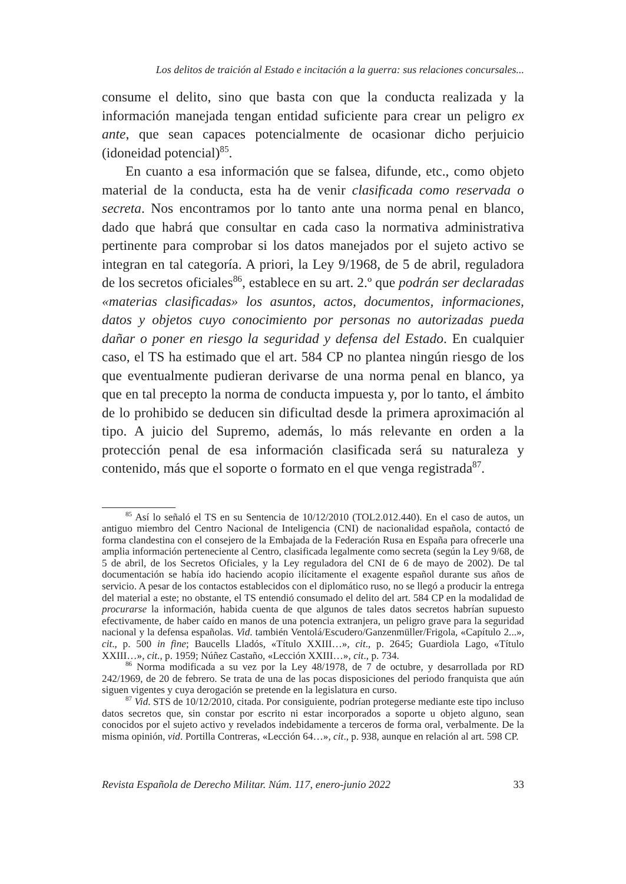Los delitos de traición al Estado e incitación a la guerra: sus relaciones concursales...
consume el delito, sino que basta con que la conducta realizada y la información manejada tengan entidad suficiente para crear un peligro ex ante, que sean capaces potencialmente de ocasionar dicho perjuicio (idoneidad potencial)<sup>85</sup>.
En cuanto a esa información que se falsea, difunde, etc., como objeto material de la conducta, esta ha de venir clasificada como reservada o secreta. Nos encontramos por lo tanto ante una norma penal en blanco, dado que habrá que consultar en cada caso la normativa administrativa pertinente para comprobar si los datos manejados por el sujeto activo se integran en tal categoría. A priori, la Ley 9/1968, de 5 de abril, reguladora de los secretos oficiales<sup>86</sup>, establece en su art. 2.º que podrán ser declaradas «materias clasificadas» los asuntos, actos, documentos, informaciones, datos y objetos cuyo conocimiento por personas no autorizadas pueda dañar o poner en riesgo la seguridad y defensa del Estado. En cualquier caso, el TS ha estimado que el art. 584 CP no plantea ningún riesgo de los que eventualmente pudieran derivarse de una norma penal en blanco, ya que en tal precepto la norma de conducta impuesta y, por lo tanto, el ámbito de lo prohibido se deducen sin dificultad desde la primera aproximación al tipo. A juicio del Supremo, además, lo más relevante en orden a la protección penal de esa información clasificada será su naturaleza y contenido, más que el soporte o formato en el que venga registrada<sup>87</sup>.
<sup>85</sup> Así lo señaló el TS en su Sentencia de 10/12/2010 (TOL2.012.440). En el caso de autos, un antiguo miembro del Centro Nacional de Inteligencia (CNI) de nacionalidad española, contactó de forma clandestina con el consejero de la Embajada de la Federación Rusa en España para ofrecerle una amplia información perteneciente al Centro, clasificada legalmente como secreta (según la Ley 9/68, de 5 de abril, de los Secretos Oficiales, y la Ley reguladora del CNI de 6 de mayo de 2002). De tal documentación se había ido haciendo acopio ilícitamente el exagente español durante sus años de servicio. A pesar de los contactos establecidos con el diplomático ruso, no se llegó a producir la entrega del material a este; no obstante, el TS entendió consumado el delito del art. 584 CP en la modalidad de procurarse la información, habida cuenta de que algunos de tales datos secretos habrían supuesto efectivamente, de haber caído en manos de una potencia extranjera, un peligro grave para la seguridad nacional y la defensa españolas. Vid. también Ventolá/Escudero/Ganzenmüller/Frigola, «Capítulo 2...», cit., p. 500 in fine; Baucells Lladós, «Título XXIII…», cit., p. 2645; Guardiola Lago, «Título XXIII…», cit., p. 1959; Núñez Castaño, «Lección XXIII…», cit., p. 734.
<sup>86</sup> Norma modificada a su vez por la Ley 48/1978, de 7 de octubre, y desarrollada por RD 242/1969, de 20 de febrero. Se trata de una de las pocas disposiciones del periodo franquista que aún siguen vigentes y cuya derogación se pretende en la legislatura en curso.
<sup>87</sup> Vid. STS de 10/12/2010, citada. Por consiguiente, podrían protegerse mediante este tipo incluso datos secretos que, sin constar por escrito ni estar incorporados a soporte u objeto alguno, sean conocidos por el sujeto activo y revelados indebidamente a terceros de forma oral, verbalmente. De la misma opinión, vid. Portilla Contreras, «Lección 64…», cit., p. 938, aunque en relación al art. 598 CP.
Revista Española de Derecho Militar. Núm. 117, enero-junio 2022 33